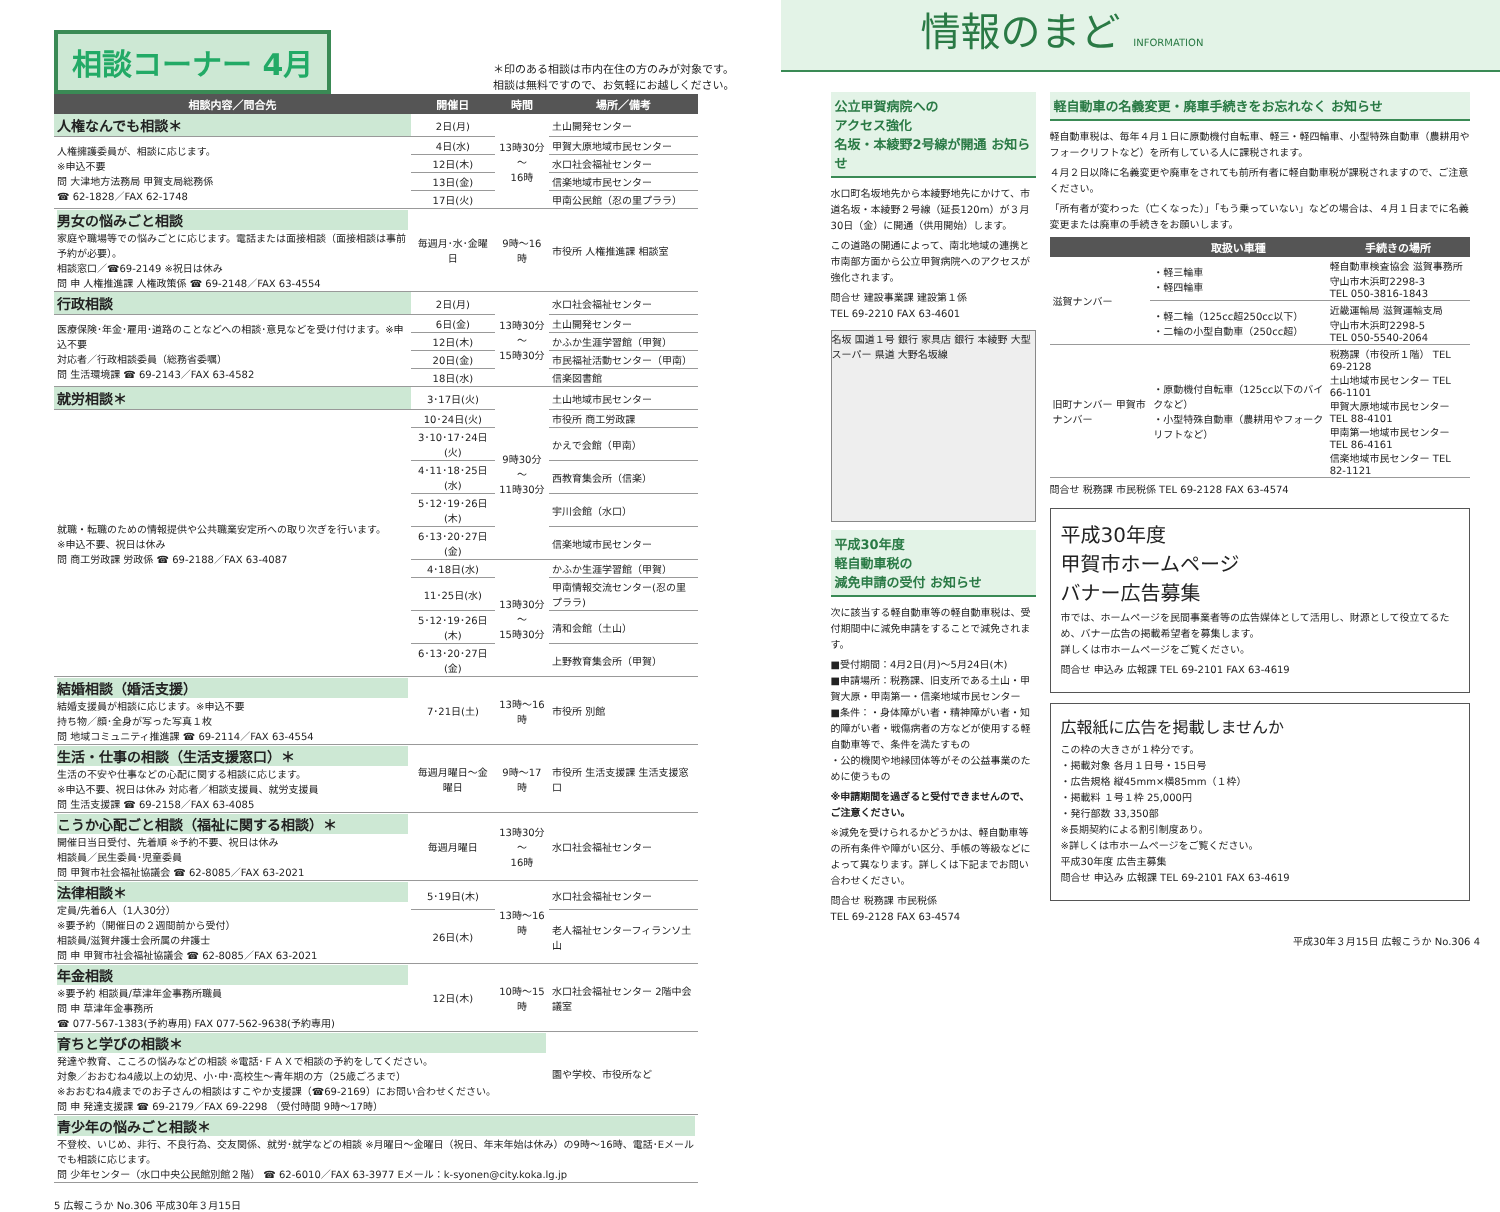相談コーナー 4月
＊印のある相談は市内在住の方のみが対象です。
相談は無料ですので、お気軽にお越しください。
| 相談内容／問合先 | 開催日 | 時間 | 場所／備考 |
| --- | --- | --- | --- |
| 人権なんでも相談＊ | 2日(月) | 13時30分 ～ 16時 | 土山開発センター |
| 人権擁護委員が、相談に応じます。 ※申込不要 問 大津地方法務局 甲賀支局総務係 ☎ 62-1828／FAX 62-1748 | 4日(水) | | 甲賀大原地域市民センター |
| | 12日(木) | | 水口社会福祉センター |
| | 13日(金) | | 信楽地域市民センター |
| | 17日(火) | | 甲南公民館（忍の里プララ） |
| 男女の悩みごと相談 家庭や職場等での悩みごとに応じます。電話または面接相談（面接相談は事前予約が必要）。 相談窓口／☎69-2149 ※祝日は休み 問 申 人権推進課 人権政策係 ☎ 69-2148／FAX 63-4554 | 毎週月･水･金曜日 | 9時～16時 | 市役所 人権推進課 相談室 |
| 行政相談 | 2日(月) | 13時30分 ～ 15時30分 | 水口社会福祉センター |
| 医療保険･年金･雇用･道路のことなどへの相談･意見などを受け付けます。※申込不要 対応者／行政相談委員（総務省委嘱） 問 生活環境課 ☎ 69-2143／FAX 63-4582 | 6日(金) | | 土山開発センター |
| | 12日(木) | | かふか生涯学習館（甲賀） |
| | 20日(金) | | 市民福祉活動センター（甲南） |
| | 18日(水) | | 信楽図書館 |
| 就労相談＊ | 3･17日(火) | 9時30分 ～ 11時30分 | 土山地域市民センター |
| 就職・転職のための情報提供や公共職業安定所への取り次ぎを行います。 ※申込不要、祝日は休み 問 商工労政課 労政係 ☎ 69-2188／FAX 63-4087 | 10･24日(火) | | 市役所 商工労政課 |
| | 3･10･17･24日(火) | | かえで会館（甲南） |
| | 4･11･18･25日(水) | | 西教育集会所（信楽） |
| | 5･12･19･26日(木) | | 宇川会館（水口） |
| | 6･13･20･27日(金) | | 信楽地域市民センター |
| | 4･18日(水) | 13時30分 ～ 15時30分 | かふか生涯学習館（甲賀） |
| | 11･25日(水) | | 甲南情報交流センター(忍の里プララ) |
| | 5･12･19･26日(木) | | 清和会館（土山） |
| | 6･13･20･27日(金) | | 上野教育集会所（甲賀） |
| 結婚相談（婚活支援） 結婚支援員が相談に応じます。※申込不要 持ち物／顔･全身が写った写真１枚 問 地域コミュニティ推進課 ☎ 69-2114／FAX 63-4554 | 7･21日(土) | 13時～16時 | 市役所 別館 |
| 生活・仕事の相談（生活支援窓口）＊ 生活の不安や仕事などの心配に関する相談に応じます。 ※申込不要、祝日は休み 対応者／相談支援員、就労支援員 問 生活支援課 ☎ 69-2158／FAX 63-4085 | 毎週月曜日～金曜日 | 9時～17時 | 市役所 生活支援課 生活支援窓口 |
| こうか心配ごと相談（福祉に関する相談）＊ 開催日当日受付、先着順 ※予約不要、祝日は休み 相談員／民生委員･児童委員 問 甲賀市社会福祉協議会 ☎ 62-8085／FAX 63-2021 | 毎週月曜日 | 13時30分 ～ 16時 | 水口社会福祉センター |
| 法律相談＊ 定員/先着6人（1人30分） ※要予約（開催日の２週間前から受付） 相談員/滋賀弁護士会所属の弁護士 問 申 甲賀市社会福祉協議会 ☎ 62-8085／FAX 63-2021 | 5･19日(木) | 13時～16時 | 水口社会福祉センター |
| | 26日(木) | | 老人福祉センターフィランソ土山 |
| 年金相談 ※要予約 相談員/草津年金事務所職員 問 申 草津年金事務所 ☎ 077-567-1383(予約専用) FAX 077-562-9638(予約専用) | 12日(木) | 10時～15時 | 水口社会福祉センター 2階中会議室 |
| 育ちと学びの相談＊ 発達や教育、こころの悩みなどの相談 ※電話･ＦＡＸで相談の予約をしてください。 対象／おおむね4歳以上の幼児、小･中･高校生～青年期の方（25歳ごろまで） ※おおむね4歳までのお子さんの相談はすこやか支援課（☎69-2169）にお問い合わせください。 問 申 発達支援課 ☎ 69-2179／FAX 69-2298 （受付時間 9時～17時） | | | 園や学校、市役所など |
| 青少年の悩みごと相談＊ 不登校、いじめ、非行、不良行為、交友関係、就労･就学などの相談 ※月曜日～金曜日（祝日、年末年始は休み）の9時～16時、電話･Eメールでも相談に応じます。 問 少年センター（水口中央公民館別館２階） ☎ 62-6010／FAX 63-3977 Eメール：k-syonen@city.koka.lg.jp | | | |
5 広報こうか No.306 平成30年３月15日
情報のまど INFORMATION
公立甲賀病院への
アクセス強化
名坂・本綾野2号線が開通 お知らせ
水口町名坂地先から本綾野地先にかけて、市道名坂・本綾野２号線（延長120m）が３月30日（金）に開通（供用開始）します。
この道路の開通によって、南北地域の連携と市南部方面から公立甲賀病院へのアクセスが強化されます。
問合せ 建設事業課 建設第１係
TEL 69-2210 FAX 63-4601
名坂 国道１号 銀行 家具店 銀行 本綾野 大型スーパー 県道 大野名坂線
平成30年度
軽自動車税の
減免申請の受付 お知らせ
次に該当する軽自動車等の軽自動車税は、受付期間中に減免申請をすることで減免されます。
■受付期間：4月2日(月)～5月24日(木)
■申請場所：税務課、旧支所である土山・甲賀大原・甲南第一・信楽地域市民センター
■条件：・身体障がい者・精神障がい者・知的障がい者・戦傷病者の方などが使用する軽自動車等で、条件を満たすもの
・公的機関や地縁団体等がその公益事業のために使うもの
※申請期間を過ぎると受付できませんので、ご注意ください。
※減免を受けられるかどうかは、軽自動車等の所有条件や障がい区分、手帳の等級などによって異なります。詳しくは下記までお問い合わせください。
問合せ 税務課 市民税係
TEL 69-2128 FAX 63-4574
軽自動車の名義変更・廃車手続きをお忘れなく お知らせ
軽自動車税は、毎年４月１日に原動機付自転車、軽三・軽四輪車、小型特殊自動車（農耕用やフォークリフトなど）を所有している人に課税されます。
４月２日以降に名義変更や廃車をされても前所有者に軽自動車税が課税されますので、ご注意ください。
「所有者が変わった（亡くなった）」「もう乗っていない」などの場合は、４月１日までに名義変更または廃車の手続きをお願いします。
| | 取扱い車種 | 手続きの場所 |
| --- | --- | --- |
| 滋賀ナンバー | ・軽三輪車 ・軽四輪車 | 軽自動車検査協会 滋賀事務所 守山市木浜町2298-3 TEL 050-3816-1843 |
| | ・軽二輪（125cc超250cc以下） ・二輪の小型自動車（250cc超） | 近畿運輸局 滋賀運輸支局 守山市木浜町2298-5 TEL 050-5540-2064 |
| 旧町ナンバー 甲賀市ナンバー | ・原動機付自転車（125cc以下のバイクなど） ・小型特殊自動車（農耕用やフォークリフトなど） | 税務課（市役所１階） TEL 69-2128 土山地域市民センター TEL 66-1101 甲賀大原地域市民センター TEL 88-4101 甲南第一地域市民センター TEL 86-4161 信楽地域市民センター TEL 82-1121 |
問合せ 税務課 市民税係 TEL 69-2128 FAX 63-4574
平成30年度
甲賀市ホームページ
バナー広告募集
市では、ホームページを民間事業者等の広告媒体として活用し、財源として役立てるため、バナー広告の掲載希望者を募集します。
詳しくは市ホームページをご覧ください。
問合せ 申込み 広報課 TEL 69-2101 FAX 63-4619
広報紙に広告を掲載しませんか
この枠の大きさが１枠分です。
・掲載対象 各月１日号・15日号
・広告規格 縦45mm×横85mm（１枠）
・掲載料 １号１枠 25,000円
・発行部数 33,350部
※長期契約による割引制度あり。
※詳しくは市ホームページをご覧ください。
平成30年度 広告主募集
問合せ 申込み 広報課 TEL 69-2101 FAX 63-4619
平成30年３月15日 広報こうか No.306 4